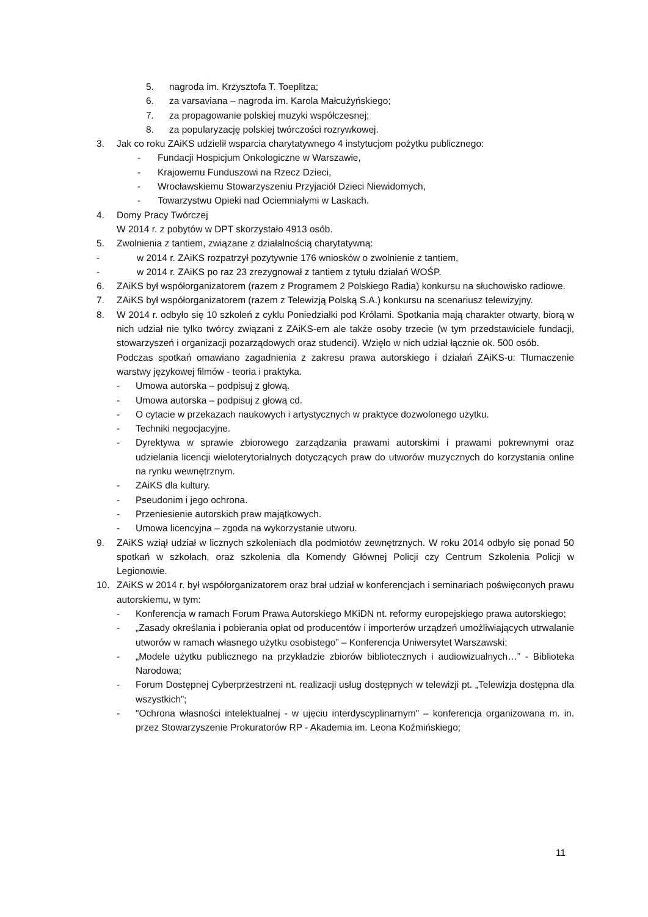5. nagroda im. Krzysztofa T. Toeplitza;
6. za varsaviana – nagroda im. Karola Małcużyńskiego;
7. za propagowanie polskiej muzyki współczesnej;
8. za popularyzację polskiej twórczości rozrywkowej.
3. Jak co roku ZAiKS udzielił wsparcia charytatywnego 4 instytucjom pożytku publicznego:
- Fundacji Hospicjum Onkologiczne w Warszawie,
- Krajowemu Funduszowi na Rzecz Dzieci,
- Wrocławskiemu Stowarzyszeniu Przyjaciół Dzieci Niewidomych,
- Towarzystwu Opieki nad Ociemniałymi w Laskach.
4. Domy Pracy Twórczej
W 2014 r. z pobytów w DPT skorzystało 4913 osób.
5. Zwolnienia z tantiem, związane z działalnością charytatywną:
- w 2014 r. ZAiKS rozpatrzył pozytywnie 176 wniosków o zwolnienie z tantiem,
- w 2014 r. ZAiKS po raz 23 zrezygnował z tantiem z tytułu działań WOŚP.
6. ZAiKS był współorganizatorem (razem z Programem 2 Polskiego Radia) konkursu na słuchowisko radiowe.
7. ZAiKS był współorganizatorem (razem z Telewizją Polską S.A.) konkursu na scenariusz telewizyjny.
8. W 2014 r. odbyło się 10 szkoleń z cyklu Poniedziałki pod Królami. Spotkania mają charakter otwarty, biorą w nich udział nie tylko twórcy związani z ZAiKS-em ale także osoby trzecie (w tym przedstawiciele fundacji, stowarzyszeń i organizacji pozarządowych oraz studenci). Wzięło w nich udział łącznie ok. 500 osób.
Podczas spotkań omawiano zagadnienia z zakresu prawa autorskiego i działań ZAiKS-u: Tłumaczenie warstwy językowej filmów - teoria i praktyka.
- Umowa autorska – podpisuj z głową.
- Umowa autorska – podpisuj z głową cd.
- O cytacie w przekazach naukowych i artystycznych w praktyce dozwolonego użytku.
- Techniki negocjacyjne.
- Dyrektywa w sprawie zbiorowego zarządzania prawami autorskimi i prawami pokrewnymi oraz udzielania licencji wieloterytorialnych dotyczących praw do utworów muzycznych do korzystania online na rynku wewnętrznym.
- ZAiKS dla kultury.
- Pseudonim i jego ochrona.
- Przeniesienie autorskich praw majątkowych.
- Umowa licencyjna – zgoda na wykorzystanie utworu.
9. ZAiKS wziął udział w licznych szkoleniach dla podmiotów zewnętrznych. W roku 2014 odbyło się ponad 50 spotkań w szkołach, oraz szkolenia dla Komendy Głównej Policji czy Centrum Szkolenia Policji w Legionowie.
10. ZAiKS w 2014 r. był współorganizatorem oraz brał udział w konferencjach i seminariach poświęconych prawu autorskiemu, w tym:
- Konferencja w ramach Forum Prawa Autorskiego MKiDN nt. reformy europejskiego prawa autorskiego;
- „Zasady określania i pobierania opłat od producentów i importerów urządzeń umożliwiających utrwalanie utworów w ramach własnego użytku osobistego” – Konferencja Uniwersytet Warszawski;
- „Modele użytku publicznego na przykładzie zbiorów bibliotecznych i audiowizualnych…” - Biblioteka Narodowa;
- Forum Dostępnej Cyberprzestrzeni nt. realizacji usług dostępnych w telewizji pt. „Telewizja dostępna dla wszystkich”;
- "Ochrona własności intelektualnej - w ujęciu interdyscyplinarnym" – konferencja organizowana m. in. przez Stowarzyszenie Prokuratorów RP - Akademia im. Leona Koźmińskiego;
11